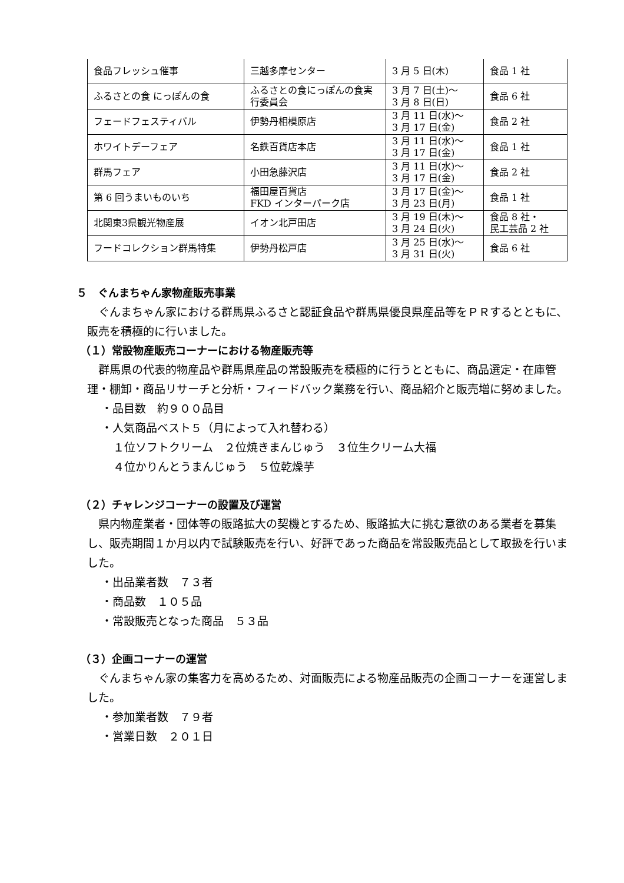| 食品フレッシュ催事 | 三越多摩センター | 3 月 5 日(木) | 食品 1 社 |
| ふるさとの食 にっぽんの食 | ふるさとの食にっぽんの食実 行委員会 | 3 月 7 日(土)～ 3 月 8 日(日) | 食品 6 社 |
| フェードフェスティバル | 伊勢丹相模原店 | 3 月 11 日(水)～ 3 月 17 日(金) | 食品 2 社 |
| ホワイトデーフェア | 名鉄百貨店本店 | 3 月 11 日(水)～ 3 月 17 日(金) | 食品 1 社 |
| 群馬フェア | 小田急藤沢店 | 3 月 11 日(水)～ 3 月 17 日(金) | 食品 2 社 |
| 第 6 回うまいものいち | 福田屋百貨店 FKD インターパーク店 | 3 月 17 日(金)～ 3 月 23 日(月) | 食品 1 社 |
| 北関東3県観光物産展 | イオン北戸田店 | 3 月 19 日(木)～ 3 月 24 日(火) | 食品 8 社・ 民工芸品 2 社 |
| フードコレクション群馬特集 | 伊勢丹松戸店 | 3 月 25 日(水)～ 3 月 31 日(火) | 食品 6 社 |
５　ぐんまちゃん家物産販売事業
ぐんまちゃん家における群馬県ふるさと認証食品や群馬県優良県産品等をＰＲするとともに、販売を積極的に行いました。
（１）常設物産販売コーナーにおける物産販売等
群馬県の代表的物産品や群馬県産品の常設販売を積極的に行うとともに、商品選定・在庫管理・棚卸・商品リサーチと分析・フィードバック業務を行い、商品紹介と販売増に努めました。
・品目数　約９００品目
・人気商品ベスト５（月によって入れ替わる）
１位ソフトクリーム　２位焼きまんじゅう　３位生クリーム大福
４位かりんとうまんじゅう　５位乾燥芋
（２）チャレンジコーナーの設置及び運営
県内物産業者・団体等の販路拡大の契機とするため、販路拡大に挑む意欲のある業者を募集し、販売期間１か月以内で試験販売を行い、好評であった商品を常設販売品として取扱を行いました。
・出品業者数　７３者
・商品数　１０５品
・常設販売となった商品　５３品
（３）企画コーナーの運営
ぐんまちゃん家の集客力を高めるため、対面販売による物産品販売の企画コーナーを運営しました。
・参加業者数　７９者
・営業日数　２０１日